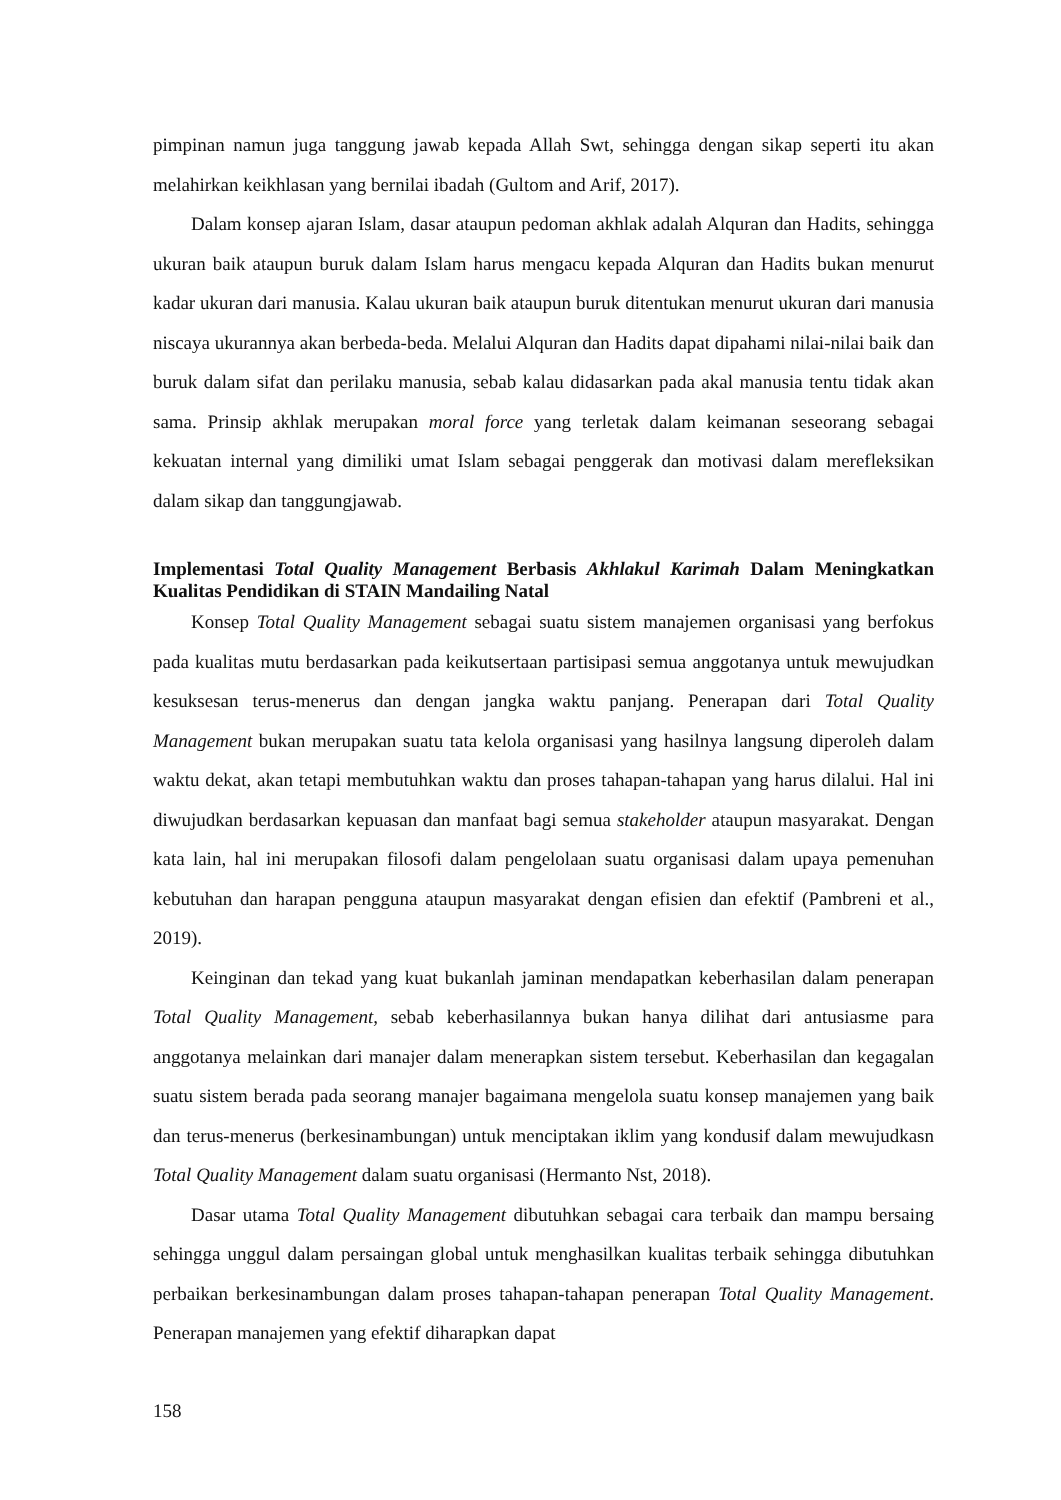pimpinan namun juga tanggung jawab kepada Allah Swt, sehingga dengan sikap seperti itu akan melahirkan keikhlasan yang bernilai ibadah (Gultom and Arif, 2017).
Dalam konsep ajaran Islam, dasar ataupun pedoman akhlak adalah Alquran dan Hadits, sehingga ukuran baik ataupun buruk dalam Islam harus mengacu kepada Alquran dan Hadits bukan menurut kadar ukuran dari manusia. Kalau ukuran baik ataupun buruk ditentukan menurut ukuran dari manusia niscaya ukurannya akan berbeda-beda. Melalui Alquran dan Hadits dapat dipahami nilai-nilai baik dan buruk dalam sifat dan perilaku manusia, sebab kalau didasarkan pada akal manusia tentu tidak akan sama. Prinsip akhlak merupakan moral force yang terletak dalam keimanan seseorang sebagai kekuatan internal yang dimiliki umat Islam sebagai penggerak dan motivasi dalam merefleksikan dalam sikap dan tanggungjawab.
Implementasi Total Quality Management Berbasis Akhlakul Karimah Dalam Meningkatkan Kualitas Pendidikan di STAIN Mandailing Natal
Konsep Total Quality Management sebagai suatu sistem manajemen organisasi yang berfokus pada kualitas mutu berdasarkan pada keikutsertaan partisipasi semua anggotanya untuk mewujudkan kesuksesan terus-menerus dan dengan jangka waktu panjang. Penerapan dari Total Quality Management bukan merupakan suatu tata kelola organisasi yang hasilnya langsung diperoleh dalam waktu dekat, akan tetapi membutuhkan waktu dan proses tahapan-tahapan yang harus dilalui. Hal ini diwujudkan berdasarkan kepuasan dan manfaat bagi semua stakeholder ataupun masyarakat. Dengan kata lain, hal ini merupakan filosofi dalam pengelolaan suatu organisasi dalam upaya pemenuhan kebutuhan dan harapan pengguna ataupun masyarakat dengan efisien dan efektif (Pambreni et al., 2019).
Keinginan dan tekad yang kuat bukanlah jaminan mendapatkan keberhasilan dalam penerapan Total Quality Management, sebab keberhasilannya bukan hanya dilihat dari antusiasme para anggotanya melainkan dari manajer dalam menerapkan sistem tersebut. Keberhasilan dan kegagalan suatu sistem berada pada seorang manajer bagaimana mengelola suatu konsep manajemen yang baik dan terus-menerus (berkesinambungan) untuk menciptakan iklim yang kondusif dalam mewujudkasn Total Quality Management dalam suatu organisasi (Hermanto Nst, 2018).
Dasar utama Total Quality Management dibutuhkan sebagai cara terbaik dan mampu bersaing sehingga unggul dalam persaingan global untuk menghasilkan kualitas terbaik sehingga dibutuhkan perbaikan berkesinambungan dalam proses tahapan-tahapan penerapan Total Quality Management. Penerapan manajemen yang efektif diharapkan dapat
158